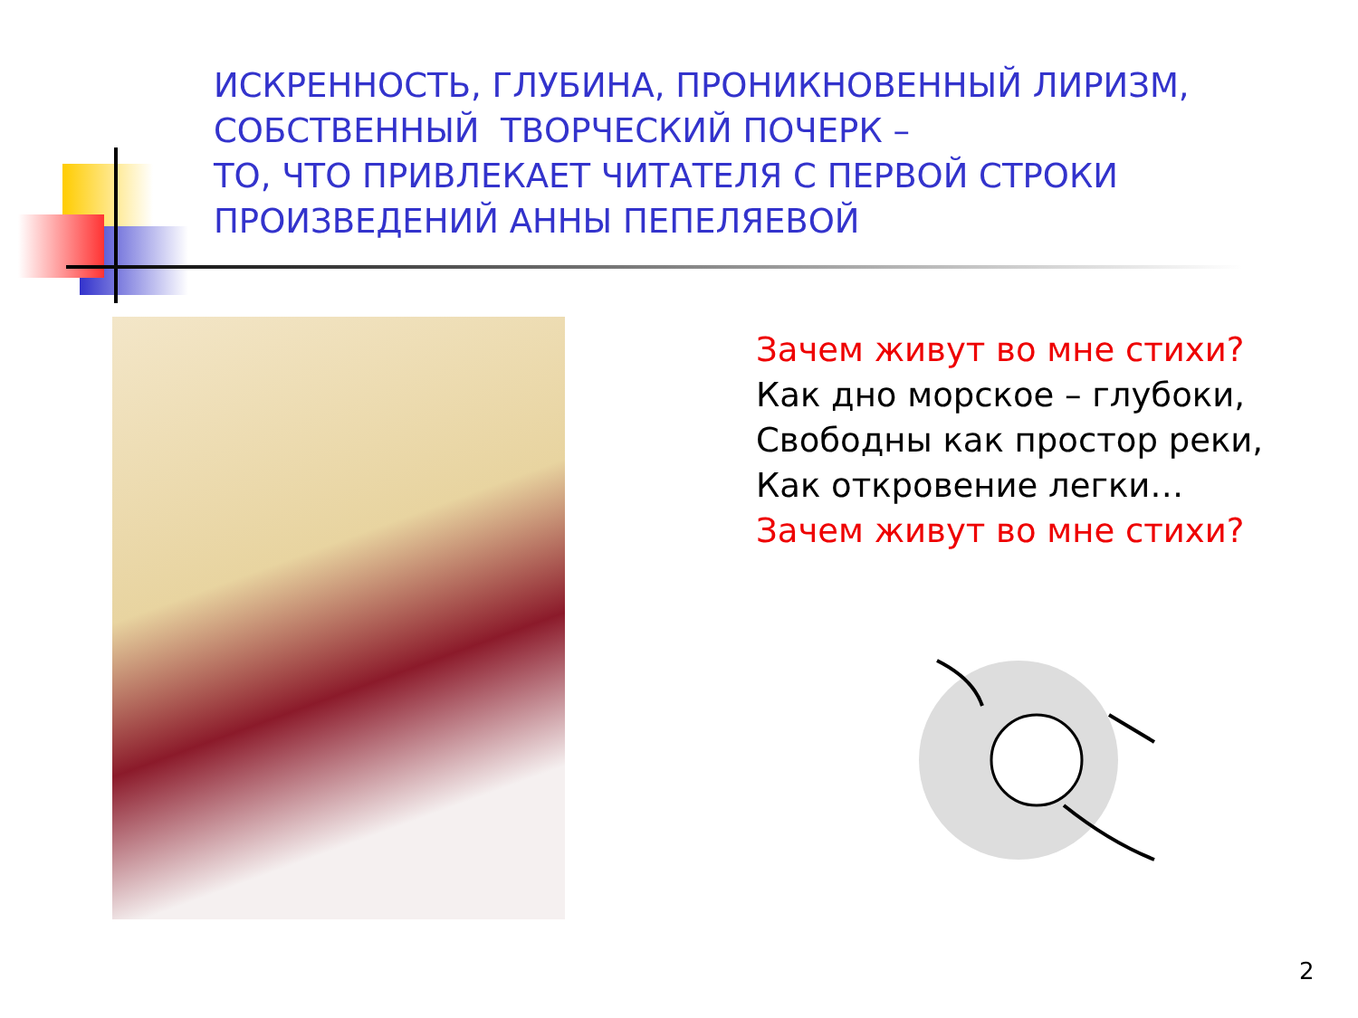ИСКРЕННОСТЬ, ГЛУБИНА, ПРОНИКНОВЕННЫЙ ЛИРИЗМ, СОБСТВЕННЫЙ ТВОРЧЕСКИЙ ПОЧЕРК –
ТО, ЧТО ПРИВЛЕКАЕТ ЧИТАТЕЛЯ С ПЕРВОЙ СТРОКИ ПРОИЗВЕДЕНИЙ АННЫ ПЕПЕЛЯЕВОЙ
Зачем живут во мне стихи?
Как дно морское – глубоки,
Свободны как простор реки,
Как откровение легки…
Зачем живут во мне стихи?
2